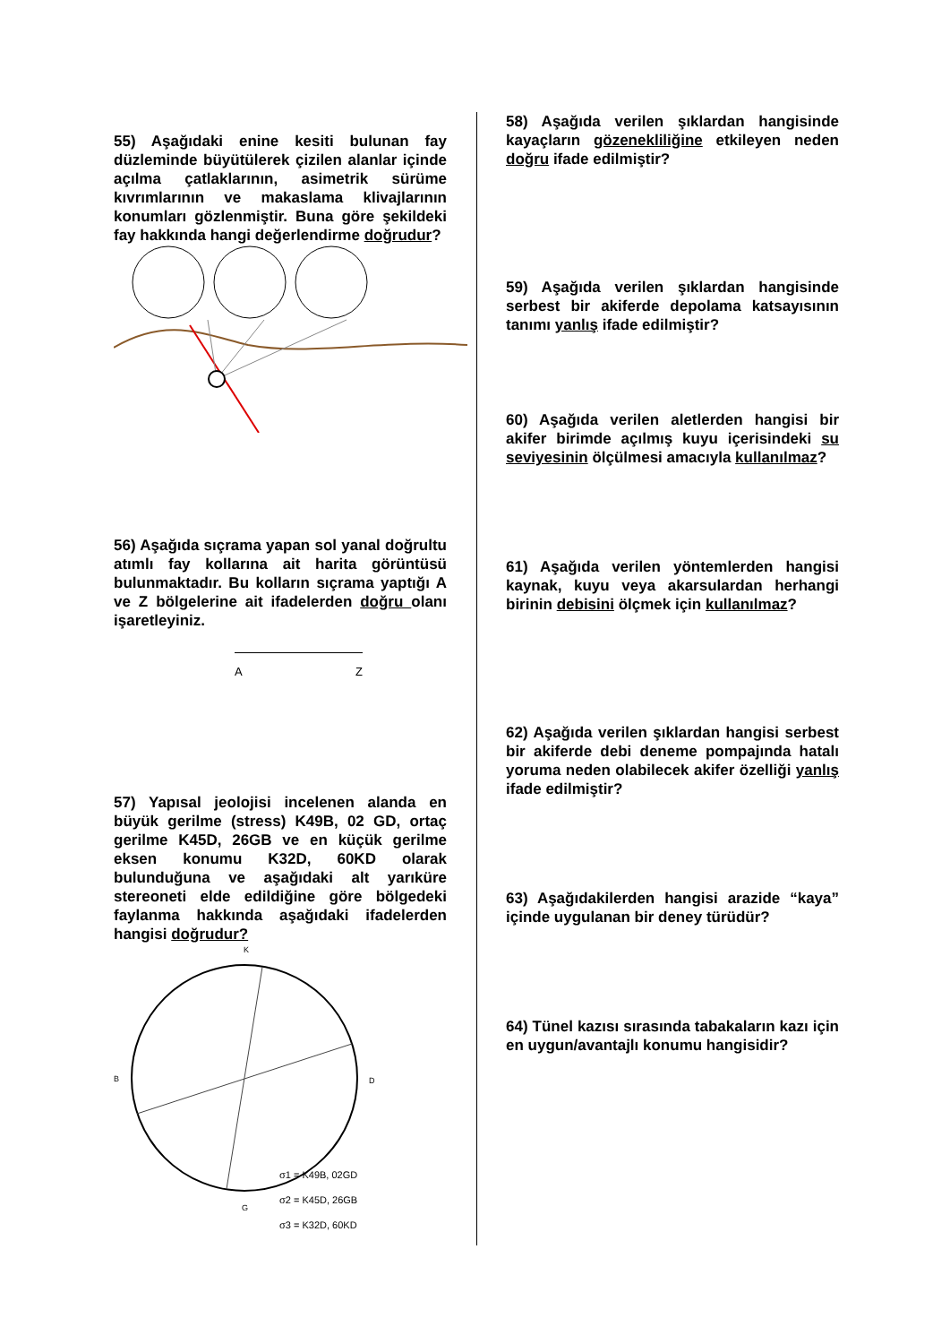55) Aşağıdaki enine kesiti bulunan fay düzleminde büyütülerek çizilen alanlar içinde açılma çatlaklarının, asimetrik sürüme kıvrımlarının ve makaslama klivajlarının konumları gözlenmiştir. Buna göre şekildeki fay hakkında hangi değerlendirme doğrudur?
56) Aşağıda sıçrama yapan sol yanal doğrultu atımlı fay kollarına ait harita görüntüsü bulunmaktadır. Bu kolların sıçrama yaptığı A ve Z bölgelerine ait ifadelerden doğru olanı işaretleyiniz.
A Z
57) Yapısal jeolojisi incelenen alanda en büyük gerilme (stress) K49B, 02 GD, ortaç gerilme K45D, 26GB ve en küçük gerilme eksen konumu K32D, 60KD olarak bulunduğuna ve aşağıdaki alt yarıküre stereoneti elde edildiğine göre bölgedeki faylanma hakkında aşağıdaki ifadelerden hangisi doğrudur?
K
B
D
G
σ1 = K49B, 02GD
σ2 = K45D, 26GB
σ3 = K32D, 60KD
58) Aşağıda verilen şıklardan hangisinde kayaçların gözenekliliğine etkileyen neden doğru ifade edilmiştir?
59) Aşağıda verilen şıklardan hangisinde serbest bir akiferde depolama katsayısının tanımı yanlış ifade edilmiştir?
60) Aşağıda verilen aletlerden hangisi bir akifer birimde açılmış kuyu içerisindeki su seviyesinin ölçülmesi amacıyla kullanılmaz?
61) Aşağıda verilen yöntemlerden hangisi kaynak, kuyu veya akarsulardan herhangi birinin debisini ölçmek için kullanılmaz?
62) Aşağıda verilen şıklardan hangisi serbest bir akiferde debi deneme pompajında hatalı yoruma neden olabilecek akifer özelliği yanlış ifade edilmiştir?
63) Aşağıdakilerden hangisi arazide “kaya” içinde uygulanan bir deney türüdür?
64) Tünel kazısı sırasında tabakaların kazı için en uygun/avantajlı konumu hangisidir?